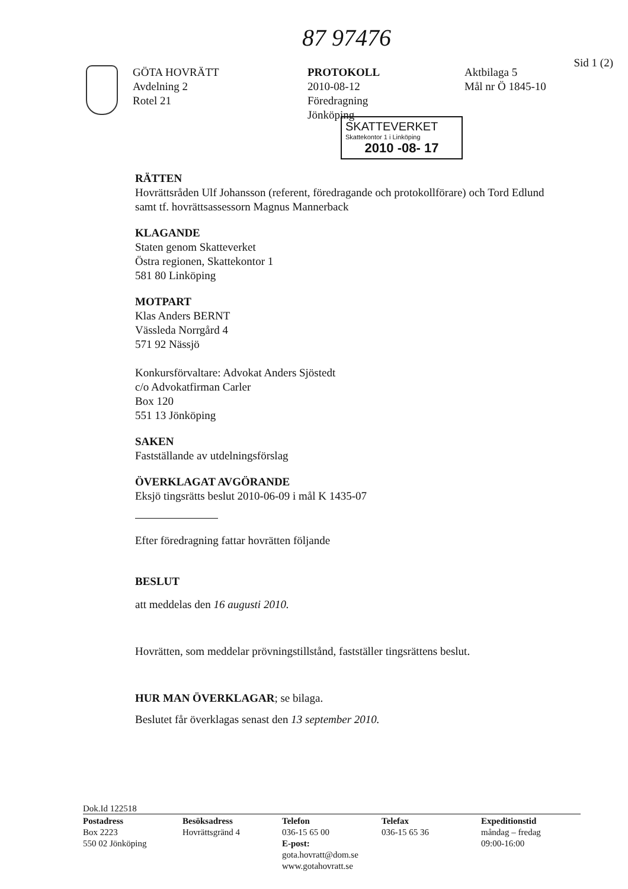87 97476
Sid 1 (2)
GÖTA HOVRÄTT
Avdelning 2
Rotel 21
PROTOKOLL
2010-08-12
Föredragning
Jönköping
Aktbilaga 5
Mål nr Ö 1845-10
SKATTEVERKET
Skattekontor 1 i Linköping
2010 -08- 17
RÄTTEN
Hovrättsråden Ulf Johansson (referent, föredragande och protokollförare) och Tord Edlund samt tf. hovrättsassessorn Magnus Mannerback
KLAGANDE
Staten genom Skatteverket
Östra regionen, Skattekontor 1
581 80 Linköping
MOTPART
Klas Anders BERNT
Vässleda Norrgård 4
571 92 Nässjö
Konkursförvaltare: Advokat Anders Sjöstedt
c/o Advokatfirman Carler
Box 120
551 13 Jönköping
SAKEN
Fastställande av utdelningsförslag
ÖVERKLAGAT AVGÖRANDE
Eksjö tingsrätts beslut 2010-06-09 i mål K 1435-07
Efter föredragning fattar hovrätten följande
BESLUT
att meddelas den 16 augusti 2010.
Hovrätten, som meddelar prövningstillstånd, fastställer tingsrättens beslut.
HUR MAN ÖVERKLAGAR; se bilaga.
Beslutet får överklagas senast den 13 september 2010.
Dok.Id 122518
Postadress
Box 2223
550 02 Jönköping
Besöksadress
Hovrättsgränd 4
Telefon
036-15 65 00
E-post: gota.hovratt@dom.se
www.gotahovratt.se
Telefax
036-15 65 36
Expeditionstid
måndag – fredag
09:00-16:00